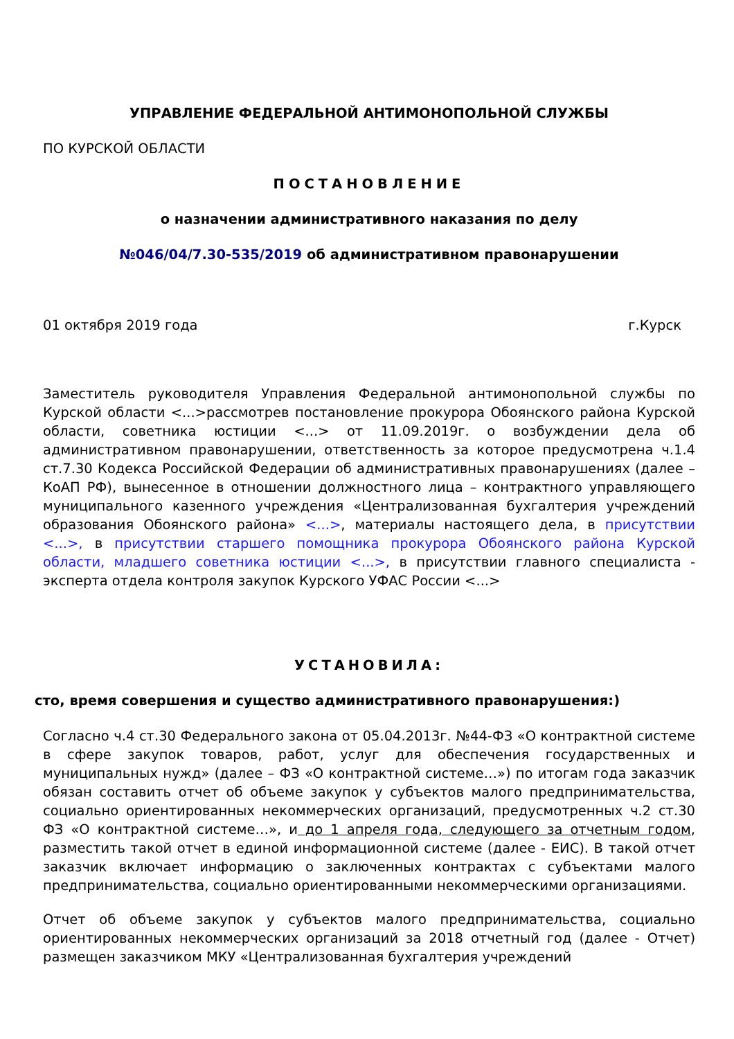УПРАВЛЕНИЕ ФЕДЕРАЛЬНОЙ АНТИМОНОПОЛЬНОЙ СЛУЖБЫ
ПО КУРСКОЙ ОБЛАСТИ
ПОСТАНОВЛЕНИЕ
о назначении административного наказания по делу
№046/04/7.30-535/2019 об административном правонарушении
01 октября 2019 года г.Курск
Заместитель руководителя Управления Федеральной антимонопольной службы по Курской области <...>рассмотрев постановление прокурора Обоянского района Курской области, советника юстиции <...> от 11.09.2019г. о возбуждении дела об административном правонарушении, ответственность за которое предусмотрена ч.1.4 ст.7.30 Кодекса Российской Федерации об административных правонарушениях (далее – КоАП РФ), вынесенное в отношении должностного лица – контрактного управляющего муниципального казенного учреждения «Централизованная бухгалтерия учреждений образования Обоянского района» <...>, материалы настоящего дела, в присутствии <...>, в присутствии старшего помощника прокурора Обоянского района Курской области, младшего советника юстиции <...>, в присутствии главного специалиста - эксперта отдела контроля закупок Курского УФАС России <...>
УСТАНОВИЛА:
сто, время совершения и существо административного правонарушения:)
Согласно ч.4 ст.30 Федерального закона от 05.04.2013г. №44-ФЗ «О контрактной системе в сфере закупок товаров, работ, услуг для обеспечения государственных и муниципальных нужд» (далее – ФЗ «О контрактной системе…») по итогам года заказчик обязан составить отчет об объеме закупок у субъектов малого предпринимательства, социально ориентированных некоммерческих организаций, предусмотренных ч.2 ст.30 ФЗ «О контрактной системе…», и до 1 апреля года, следующего за отчетным годом, разместить такой отчет в единой информационной системе (далее - ЕИС). В такой отчет заказчик включает информацию о заключенных контрактах с субъектами малого предпринимательства, социально ориентированными некоммерческими организациями.
Отчет об объеме закупок у субъектов малого предпринимательства, социально ориентированных некоммерческих организаций за 2018 отчетный год (далее - Отчет) размещен заказчиком МКУ «Централизованная бухгалтерия учреждений